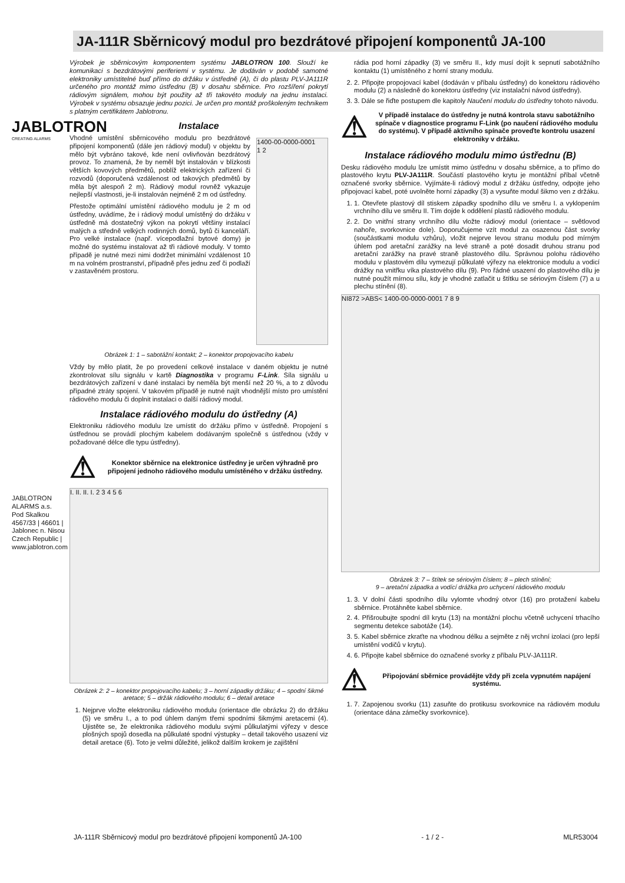JABLOTRON
CREATING ALARMS
JABLOTRON ALARMS a.s.
Pod Skalkou 4567/33 | 46601 | Jablonec n. Nisou
Czech Republic | www.jablotron.com
JA-111R Sběrnicový modul pro bezdrátové připojení komponentů JA-100
Výrobek je sběrnicovým komponentem systému JABLOTRON 100. Slouží ke komunikaci s bezdrátovými periferiemi v systému. Je dodáván v podobě samotné elektroniky umístitelné buď přímo do držáku v ústředně (A), či do plastu PLV-JA111R určeného pro montáž mimo ústřednu (B) v dosahu sběrnice. Pro rozšíření pokrytí rádiovým signálem, mohou být použity až tři takovéto moduly na jednu instalaci. Výrobek v systému obsazuje jednu pozici. Je určen pro montáž proškoleným technikem s platným certifikátem Jablotronu.
Instalace
Vhodné umístění sběrnicového modulu pro bezdrátové připojení komponentů (dále jen rádiový modul) v objektu by mělo být vybráno takové, kde není ovlivňován bezdrátový provoz. To znamená, že by neměl být instalován v blízkosti větších kovových předmětů, poblíž elektrických zařízení či rozvodů (doporučená vzdálenost od takových předmětů by měla být alespoň 2 m). Rádiový modul rovněž vykazuje nejlepší vlastnosti, je-li instalován nejméně 2 m od ústředny.
Přestože optimální umístění rádiového modulu je 2 m od ústředny, uvádíme, že i rádiový modul umístěný do držáku v ústředně má dostatečný výkon na pokrytí většiny instalací malých a středně velkých rodinných domů, bytů či kanceláří. Pro velké instalace (např. vícepodlažní bytové domy) je možné do systému instalovat až tři rádiové moduly. V tomto případě je nutné mezi nimi dodržet minimální vzdálenost 10 m na volném prostranství, případně přes jednu zeď či podlaží v zastavěném prostoru.
1400-00-0000-0001
1 2
Obrázek 1: 1 – sabotážní kontakt; 2 – konektor propojovacího kabelu
Vždy by mělo platit, že po provedení celkové instalace v daném objektu je nutné zkontrolovat sílu signálu v kartě Diagnostika v programu F-Link. Síla signálu u bezdrátových zařízení v dané instalaci by neměla být menší než 20 %, a to z důvodu případné ztráty spojení. V takovém případě je nutné najít vhodnější místo pro umístění rádiového modulu či doplnit instalaci o další rádiový modul.
Instalace rádiového modulu do ústředny (A)
Elektroniku rádiového modulu lze umístit do držáku přímo v ústředně. Propojení s ústřednou se provádí plochým kabelem dodávaným společně s ústřednou (vždy v požadované délce dle typu ústředny).
⚠ Konektor sběrnice na elektronice ústředny je určen výhradně pro připojení jednoho rádiového modulu umístěného v držáku ústředny.
I. II. II. I. 2 3 4 5 6
Obrázek 2: 2 – konektor propojovacího kabelu; 3 – horní západky držáku; 4 – spodní šikmé aretace; 5 – držák rádiového modulu; 6 – detail aretace
1. Nejprve vložte elektroniku rádiového modulu (orientace dle obrázku 2) do držáku (5) ve směru I., a to pod úhlem daným třemi spodními šikmými aretacemi (4). Ujistěte se, že elektronika rádiového modulu svými půlkulatými výřezy v desce plošných spojů dosedla na půlkulaté spodní výstupky – detail takového usazení viz detail aretace (6). Toto je velmi důležité, jelikož dalším krokem je zajištění
rádia pod horní západky (3) ve směru II., kdy musí dojít k sepnutí sabotážního kontaktu (1) umístěného z horní strany modulu.
2. 2. Připojte propojovací kabel (dodáván v příbalu ústředny) do konektoru rádiového modulu (2) a následně do konektoru ústředny (viz instalační návod ústředny).
3. 3. Dále se řiďte postupem dle kapitoly Naučení modulu do ústředny tohoto návodu.
⚠ V případě instalace do ústředny je nutná kontrola stavu sabotážního spínače v diagnostice programu F-Link (po naučení rádiového modulu do systému). V případě aktivního spínače proveďte kontrolu usazení elektroniky v držáku.
Instalace rádiového modulu mimo ústřednu (B)
Desku rádiového modulu lze umístit mimo ústřednu v dosahu sběrnice, a to přímo do plastového krytu PLV-JA111R. Součástí plastového krytu je montážní příbal včetně označené svorky sběrnice. Vyjímáte-li rádiový modul z držáku ústředny, odpojte jeho připojovací kabel, poté uvolněte horní západky (3) a vysuňte modul šikmo ven z držáku.
1. 1. Otevřete plastový díl stiskem západky spodního dílu ve směru I. a vyklopením vrchního dílu ve směru II. Tím dojde k oddělení plastů rádiového modulu.
2. 2. Do vnitřní strany vrchního dílu vložte rádiový modul (orientace – světlovod nahoře, svorkovnice dole). Doporučujeme vzít modul za osazenou část svorky (součástkami modulu vzhůru), vložit nejprve levou stranu modulu pod mírným úhlem pod aretační zarážky na levé straně a poté dosadit druhou stranu pod aretační zarážky na pravé straně plastového dílu. Správnou polohu rádiového modulu v plastovém dílu vymezují půlkulaté výřezy na elektronice modulu a vodicí drážky na vnitřku víka plastového dílu (9). Pro řádné usazení do plastového dílu je nutné použít mírnou sílu, kdy je vhodné zatlačit u štítku se sériovým číslem (7) a u plechu stínění (8).
NI872 >ABS< 1400-00-0000-0001 7 8 9
Obrázek 3: 7 – štítek se sériovým číslem; 8 – plech stínění;
9 – aretační západka a vodící drážka pro uchycení rádiového modulu
1. 3. V dolní části spodního dílu vylomte vhodný otvor (16) pro protažení kabelu sběrnice. Protáhněte kabel sběrnice.
2. 4. Přišroubujte spodní díl krytu (13) na montážní plochu včetně uchycení trhacího segmentu detekce sabotáže (14).
3. 5. Kabel sběrnice zkraťte na vhodnou délku a sejměte z něj vrchní izolaci (pro lepší umístění vodičů v krytu).
4. 6. Připojte kabel sběrnice do označené svorky z příbalu PLV-JA111R.
⚠ Připojování sběrnice provádějte vždy při zcela vypnutém napájení systému.
1. 7. Zapojenou svorku (11) zasuňte do protikusu svorkovnice na rádiovém modulu (orientace dána zámečky svorkovnice).
JA-111R Sběrnicový modul pro bezdrátové připojení komponentů JA-100 - 1 / 2 - MLR53004